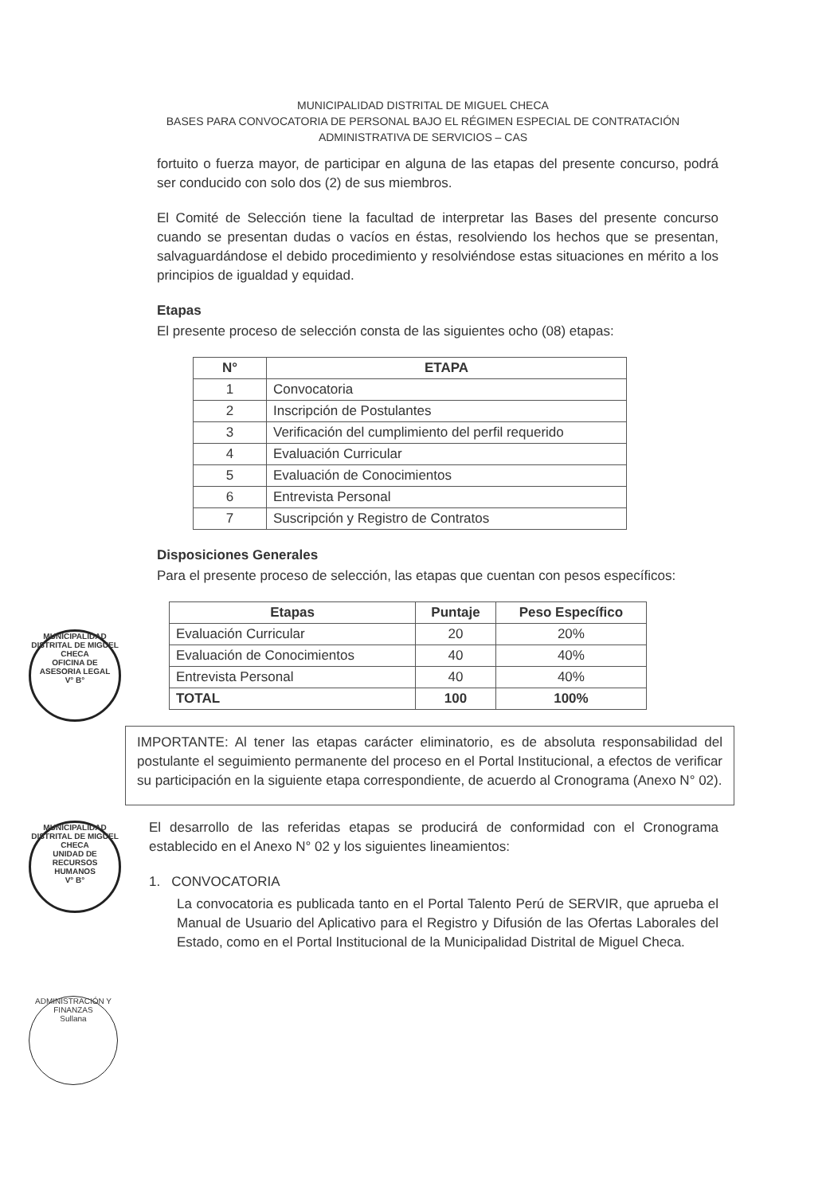MUNICIPALIDAD DISTRITAL DE MIGUEL CHECA
BASES PARA CONVOCATORIA DE PERSONAL BAJO EL RÉGIMEN ESPECIAL DE CONTRATACIÓN
ADMINISTRATIVA DE SERVICIOS – CAS
fortuito o fuerza mayor, de participar en alguna de las etapas del presente concurso, podrá ser conducido con solo dos (2) de sus miembros.
El Comité de Selección tiene la facultad de interpretar las Bases del presente concurso cuando se presentan dudas o vacíos en éstas, resolviendo los hechos que se presentan, salvaguardándose el debido procedimiento y resolviéndose estas situaciones en mérito a los principios de igualdad y equidad.
Etapas
El presente proceso de selección consta de las siguientes ocho (08) etapas:
| N° | ETAPA |
| --- | --- |
| 1 | Convocatoria |
| 2 | Inscripción de Postulantes |
| 3 | Verificación del cumplimiento del perfil requerido |
| 4 | Evaluación Curricular |
| 5 | Evaluación de Conocimientos |
| 6 | Entrevista Personal |
| 7 | Suscripción y Registro de Contratos |
Disposiciones Generales
Para el presente proceso de selección, las etapas que cuentan con pesos específicos:
| Etapas | Puntaje | Peso Específico |
| --- | --- | --- |
| Evaluación Curricular | 20 | 20% |
| Evaluación de Conocimientos | 40 | 40% |
| Entrevista Personal | 40 | 40% |
| TOTAL | 100 | 100% |
IMPORTANTE: Al tener las etapas carácter eliminatorio, es de absoluta responsabilidad del postulante el seguimiento permanente del proceso en el Portal Institucional, a efectos de verificar su participación en la siguiente etapa correspondiente, de acuerdo al Cronograma (Anexo N° 02).
El desarrollo de las referidas etapas se producirá de conformidad con el Cronograma establecido en el Anexo N° 02 y los siguientes lineamientos:
1. CONVOCATORIA
La convocatoria es publicada tanto en el Portal Talento Perú de SERVIR, que aprueba el Manual de Usuario del Aplicativo para el Registro y Difusión de las Ofertas Laborales del Estado, como en el Portal Institucional de la Municipalidad Distrital de Miguel Checa.
MUNICIPALIDAD DISTRITAL DE MIGUEL CHECA
OFICINA DE ASESORIA LEGAL
V° B°
MUNICIPALIDAD DISTRITAL DE MIGUEL CHECA
UNIDAD DE RECURSOS HUMANOS
V° B°
ADMINISTRACIÓN Y FINANZAS
Sullana